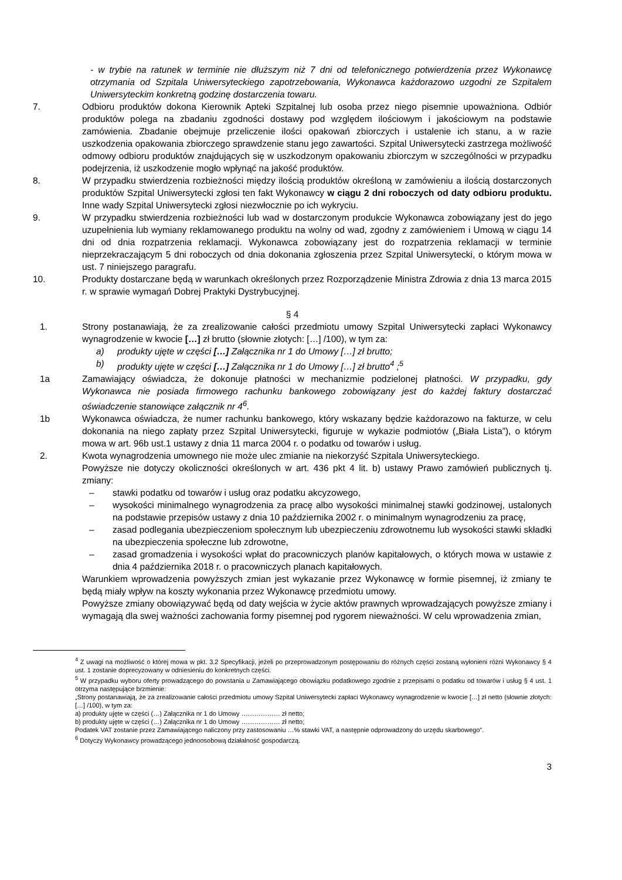- w trybie na ratunek w terminie nie dłuższym niż 7 dni od telefonicznego potwierdzenia przez Wykonawcę otrzymania od Szpitala Uniwersyteckiego zapotrzebowania, Wykonawca każdorazowo uzgodni ze Szpitalem Uniwersyteckim konkretną godzinę dostarczenia towaru.
7. Odbioru produktów dokona Kierownik Apteki Szpitalnej lub osoba przez niego pisemnie upoważniona. Odbiór produktów polega na zbadaniu zgodności dostawy pod względem ilościowym i jakościowym na podstawie zamówienia. Zbadanie obejmuje przeliczenie ilości opakowań zbiorczych i ustalenie ich stanu, a w razie uszkodzenia opakowania zbiorczego sprawdzenie stanu jego zawartości. Szpital Uniwersytecki zastrzega możliwość odmowy odbioru produktów znajdujących się w uszkodzonym opakowaniu zbiorczym w szczególności w przypadku podejrzenia, iż uszkodzenie mogło wpłynąć na jakość produktów.
8. W przypadku stwierdzenia rozbieżności między ilością produktów określoną w zamówieniu a ilością dostarczonych produktów Szpital Uniwersytecki zgłosi ten fakt Wykonawcy w ciągu 2 dni roboczych od daty odbioru produktu. Inne wady Szpital Uniwersytecki zgłosi niezwłocznie po ich wykryciu.
9. W przypadku stwierdzenia rozbieżności lub wad w dostarczonym produkcie Wykonawca zobowiązany jest do jego uzupełnienia lub wymiany reklamowanego produktu na wolny od wad, zgodny z zamówieniem i Umową w ciągu 14 dni od dnia rozpatrzenia reklamacji. Wykonawca zobowiązany jest do rozpatrzenia reklamacji w terminie nieprzekraczającym 5 dni roboczych od dnia dokonania zgłoszenia przez Szpital Uniwersytecki, o którym mowa w ust. 7 niniejszego paragrafu.
10. Produkty dostarczane będą w warunkach określonych przez Rozporządzenie Ministra Zdrowia z dnia 13 marca 2015 r. w sprawie wymagań Dobrej Praktyki Dystrybucyjnej.
§ 4
1. Strony postanawiają, że za zrealizowanie całości przedmiotu umowy Szpital Uniwersytecki zapłaci Wykonawcy wynagrodzenie w kwocie […] zł brutto (słownie złotych: […] /100), w tym za:
a) produkty ujęte w części […] Załącznika nr 1 do Umowy […] zł brutto;
b) produkty ujęte w części […] Załącznika nr 1 do Umowy […] zł brutto<sup>4</sup> ;<sup>5</sup>
1a Zamawiający oświadcza, że dokonuje płatności w mechanizmie podzielonej płatności. W przypadku, gdy Wykonawca nie posiada firmowego rachunku bankowego zobowiązany jest do każdej faktury dostarczać oświadczenie stanowiące załącznik nr 4<sup>6</sup>.
1b Wykonawca oświadcza, że numer rachunku bankowego, który wskazany będzie każdorazowo na fakturze, w celu dokonania na niego zapłaty przez Szpital Uniwersytecki, figuruje w wykazie podmiotów („Biała Lista”), o którym mowa w art. 96b ust.1 ustawy z dnia 11 marca 2004 r. o podatku od towarów i usług.
2. Kwota wynagrodzenia umownego nie może ulec zmianie na niekorzyść Szpitala Uniwersyteckiego.
Powyższe nie dotyczy okoliczności określonych w art. 436 pkt 4 lit. b) ustawy Prawo zamówień publicznych tj. zmiany:
– stawki podatku od towarów i usług oraz podatku akcyzowego,
– wysokości minimalnego wynagrodzenia za pracę albo wysokości minimalnej stawki godzinowej, ustalonych na podstawie przepisów ustawy z dnia 10 października 2002 r. o minimalnym wynagrodzeniu za pracę,
– zasad podlegania ubezpieczeniom społecznym lub ubezpieczeniu zdrowotnemu lub wysokości stawki składki na ubezpieczenia społeczne lub zdrowotne,
– zasad gromadzenia i wysokości wpłat do pracowniczych planów kapitałowych, o których mowa w ustawie z dnia 4 października 2018 r. o pracowniczych planach kapitałowych.
Warunkiem wprowadzenia powyższych zmian jest wykazanie przez Wykonawcę w formie pisemnej, iż zmiany te będą miały wpływ na koszty wykonania przez Wykonawcę przedmiotu umowy.
Powyższe zmiany obowiązywać będą od daty wejścia w życie aktów prawnych wprowadzających powyższe zmiany i wymagają dla swej ważności zachowania formy pisemnej pod rygorem nieważności. W celu wprowadzenia zmian,
<sup>4</sup> Z uwagi na możliwość o której mowa w pkt. 3.2 Specyfikacji, jeżeli po przeprowadzonym postępowaniu do różnych części zostaną wyłonieni różni Wykonawcy § 4 ust. 1 zostanie doprecyzowany w odniesieniu do konkretnych części.
<sup>5</sup> W przypadku wyboru oferty prowadzącego do powstania u Zamawiającego obowiązku podatkowego zgodnie z przepisami o podatku od towarów i usług § 4 ust. 1 otrzyma następujące brzmienie:
„Strony postanawiają, że za zrealizowanie całości przedmiotu umowy Szpital Uniwersytecki zapłaci Wykonawcy wynagrodzenie w kwocie […] zł netto (słownie złotych: […] /100), w tym za:
a) produkty ujęte w części (…) Załącznika nr 1 do Umowy ……………… zł netto;
b) produkty ujęte w części (…) Załącznika nr 1 do Umowy ……………… zł netto;
Podatek VAT zostanie przez Zamawiającego naliczony przy zastosowaniu …% stawki VAT, a następnie odprowadzony do urzędu skarbowego”.
<sup>6</sup> Dotyczy Wykonawcy prowadzącego jednoosobową działalność gospodarczą.
3